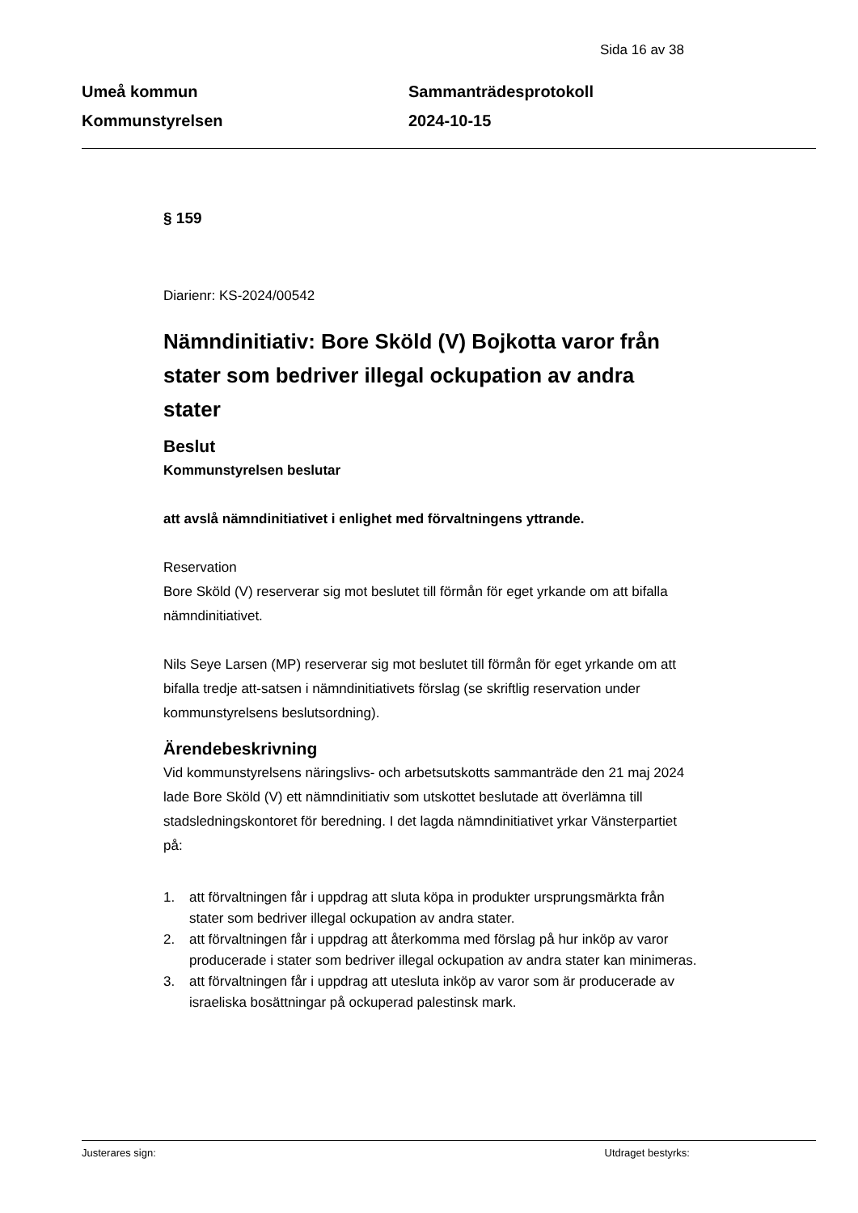Sida 16 av 38
Umeå kommun
Kommunstyrelsen
Sammanträdesprotokoll
2024-10-15
§ 159
Diarienr: KS-2024/00542
Nämndinitiativ: Bore Sköld (V) Bojkotta varor från stater som bedriver illegal ockupation av andra stater
Beslut
Kommunstyrelsen beslutar
att avslå nämndinitiativet i enlighet med förvaltningens yttrande.
Reservation
Bore Sköld (V) reserverar sig mot beslutet till förmån för eget yrkande om att bifalla nämndinitiativet.
Nils Seye Larsen (MP) reserverar sig mot beslutet till förmån för eget yrkande om att bifalla tredje att-satsen i nämndinitiativets förslag (se skriftlig reservation under kommunstyrelsens beslutsordning).
Ärendebeskrivning
Vid kommunstyrelsens näringslivs- och arbetsutskotts sammanträde den 21 maj 2024 lade Bore Sköld (V) ett nämndinitiativ som utskottet beslutade att överlämna till stadsledningskontoret för beredning. I det lagda nämndinitiativet yrkar Vänsterpartiet på:
1. att förvaltningen får i uppdrag att sluta köpa in produkter ursprungsmärkta från stater som bedriver illegal ockupation av andra stater.
2. att förvaltningen får i uppdrag att återkomma med förslag på hur inköp av varor producerade i stater som bedriver illegal ockupation av andra stater kan minimeras.
3. att förvaltningen får i uppdrag att utesluta inköp av varor som är producerade av israeliska bosättningar på ockuperad palestinsk mark.
Justerares sign: Utdraget bestyrks: